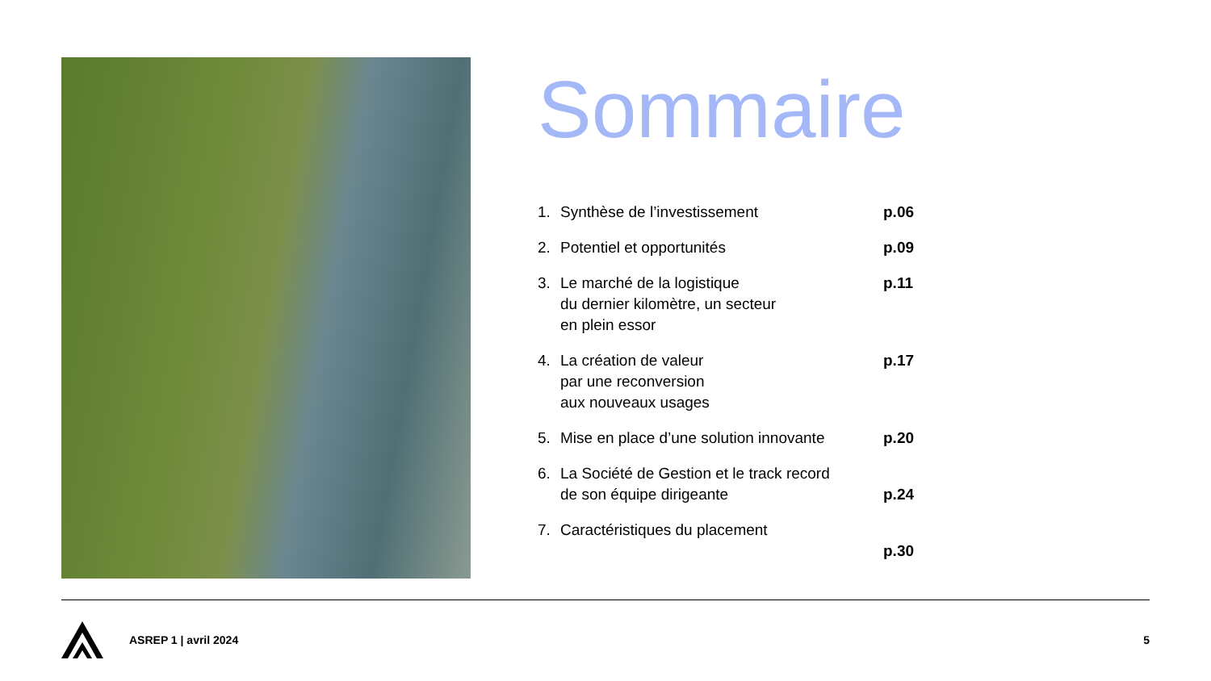Sommaire
1. Synthèse de l’investissement p.06
2. Potentiel et opportunités p.09
3. Le marché de la logistique
du dernier kilomètre, un secteur
en plein essor p.11
4. La création de valeur
par une reconversion
aux nouveaux usages p.17
5. Mise en place d’une solution innovante p.20
6. La Société de Gestion et le track record
de son équipe dirigeante
p.24
7. Caractéristiques du placement
p.30
ASREP 1 | avril 2024 5